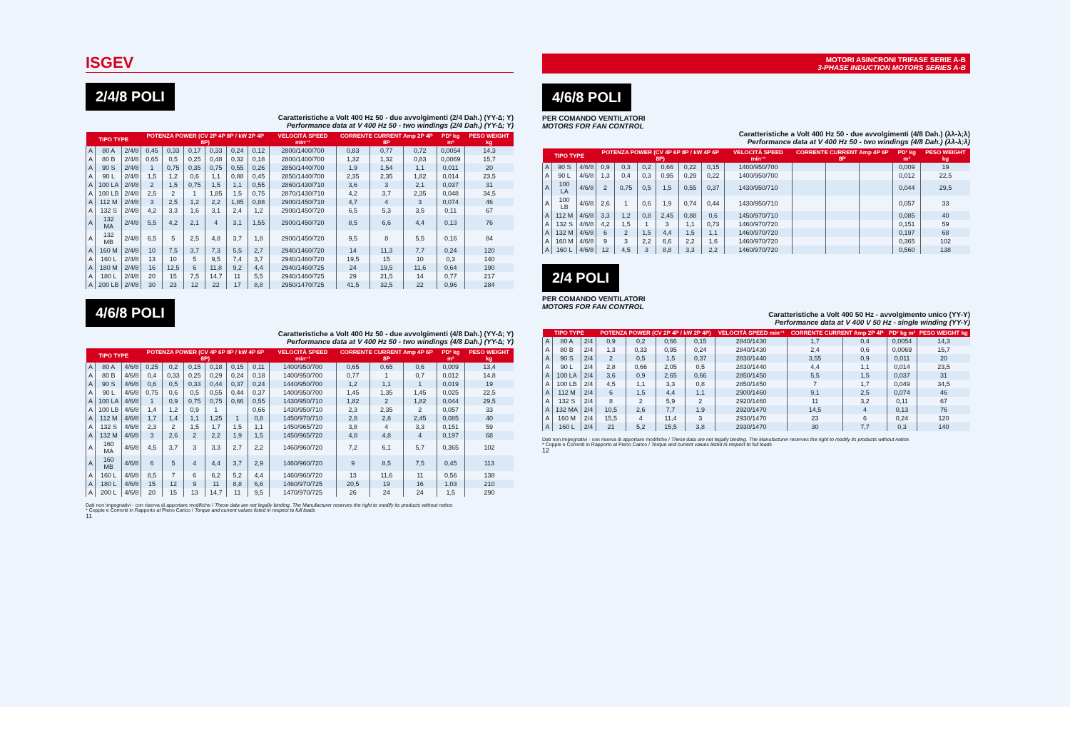ISGEV
2/4/8 POLI
Caratteristiche a Volt 400 Hz 50 - due avvolgimenti (2/4 Dah.) (YY-∆; Y)
Performance data at V 400 Hz 50 - two windings (2/4 Dah.) (YY-∆; Y)
| TIPO TYPE | | | POTENZA POWER (CV 2P 4P 8P / kW 2P 4P 8P) | | | | | | VELOCITÀ SPEED min⁻¹ | CORRENTE CURRENT Amp 2P 4P 8P | | | PD² kg m² | PESO WEIGHT kg |
| --- | --- | --- | --- | --- | --- | --- | --- | --- | --- | --- | --- | --- | --- | --- |
| A | 80 A | 2/4/8 | 0,45 | 0,33 | 0,17 | 0,33 | 0,24 | 0,12 | 2800/1400/700 | 0,83 | 0,77 | 0,72 | 0,0054 | 14,3 |
| A | 80 B | 2/4/8 | 0,65 | 0,5 | 0,25 | 0,48 | 0,32 | 0,18 | 2800/1400/700 | 1,32 | 1,32 | 0,83 | 0,0069 | 15,7 |
| A | 90 S | 2/4/8 | 1 | 0,75 | 0,35 | 0,75 | 0,55 | 0,26 | 2850/1440/700 | 1,9 | 1,54 | 1,1 | 0,011 | 20 |
| A | 90 L | 2/4/8 | 1,5 | 1,2 | 0,6 | 1,1 | 0,88 | 0,45 | 2850/1440/700 | 2,35 | 2,35 | 1,82 | 0,014 | 23,5 |
| A | 100 LA | 2/4/8 | 2 | 1,5 | 0,75 | 1,5 | 1,1 | 0,55 | 2860/1430/710 | 3,6 | 3 | 2,1 | 0,037 | 31 |
| A | 100 LB | 2/4/8 | 2,5 | 2 | 1 | 1,85 | 1,5 | 0,75 | 2870/1430/710 | 4,2 | 3,7 | 2,35 | 0,048 | 34,5 |
| A | 112 M | 2/4/8 | 3 | 2,5 | 1,2 | 2,2 | 1,85 | 0,88 | 2900/1450/710 | 4,7 | 4 | 3 | 0,074 | 46 |
| A | 132 S | 2/4/8 | 4,2 | 3,3 | 1,6 | 3,1 | 2,4 | 1,2 | 2900/1450/720 | 6,5 | 5,3 | 3,5 | 0,11 | 67 |
| A | 132 MA | 2/4/8 | 5,5 | 4,2 | 2,1 | 4 | 3,1 | 1,55 | 2900/1450/720 | 8,5 | 6,6 | 4,4 | 0,13 | 76 |
| A | 132 MB | 2/4/8 | 6,5 | 5 | 2,5 | 4,8 | 3,7 | 1,8 | 2900/1450/720 | 9,5 | 8 | 5,5 | 0,16 | 84 |
| A | 160 M | 2/4/8 | 10 | 7,5 | 3,7 | 7,3 | 5,5 | 2,7 | 2940/1460/720 | 14 | 11,3 | 7,7 | 0,24 | 120 |
| A | 160 L | 2/4/8 | 13 | 10 | 5 | 9,5 | 7,4 | 3,7 | 2940/1460/720 | 19,5 | 15 | 10 | 0,3 | 140 |
| A | 180 M | 2/4/8 | 16 | 12,5 | 6 | 11,8 | 9,2 | 4,4 | 2940/1460/725 | 24 | 19,5 | 11,6 | 0,64 | 190 |
| A | 180 L | 2/4/8 | 20 | 15 | 7,5 | 14,7 | 11 | 5,5 | 2940/1460/725 | 29 | 21,5 | 14 | 0,77 | 217 |
| A | 200 LB | 2/4/8 | 30 | 23 | 12 | 22 | 17 | 8,8 | 2950/1470/725 | 41,5 | 32,5 | 22 | 0,96 | 284 |
4/6/8 POLI
Caratteristiche a Volt 400 Hz 50 - due avvolgimenti (4/8 Dah.) (YY-∆; Y)
Performance data at V 400 Hz 50 - two windings (4/8 Dah.) (YY-∆; Y)
| TIPO TYPE | | | POTENZA POWER (CV 4P 6P 8P / kW 4P 6P 8P) | | | | | | VELOCITÀ SPEED min⁻¹ | CORRENTE CURRENT Amp 4P 6P 8P | | | PD² kg m² | PESO WEIGHT kg |
| --- | --- | --- | --- | --- | --- | --- | --- | --- | --- | --- | --- | --- | --- | --- |
| A | 80 A | 4/6/8 | 0,25 | 0,2 | 0,15 | 0,18 | 0,15 | 0,11 | 1400/950/700 | 0,65 | 0,65 | 0,6 | 0,009 | 13,4 |
| A | 80 B | 4/6/8 | 0,4 | 0,33 | 0,25 | 0,29 | 0,24 | 0,18 | 1400/950/700 | 0,77 | 1 | 0,7 | 0,012 | 14,8 |
| A | 90 S | 4/6/8 | 0,6 | 0,5 | 0,33 | 0,44 | 0,37 | 0,24 | 1440/950/700 | 1,2 | 1,1 | 1 | 0,019 | 19 |
| A | 90 L | 4/6/8 | 0,75 | 0,6 | 0,5 | 0,55 | 0,44 | 0,37 | 1400/950/700 | 1,45 | 1,35 | 1,45 | 0,025 | 22,5 |
| A | 100 LA | 4/6/8 | 1 | 0,9 | 0,75 | 0,75 | 0,66 | 0,55 | 1430/950/710 | 1,82 | 2 | 1,82 | 0,044 | 29,5 |
| A | 100 LB | 4/6/8 | 1,4 | 1,2 | 0,9 | 1 | | 0,66 | 1430/950/710 | 2,3 | 2,35 | 2 | 0,057 | 33 |
| A | 112 M | 4/6/8 | 1,7 | 1,4 | 1,1 | 1,25 | 1 | 0,8 | 1450/970/710 | 2,8 | 2,8 | 2,45 | 0,085 | 40 |
| A | 132 S | 4/6/8 | 2,3 | 2 | 1,5 | 1,7 | 1,5 | 1,1 | 1450/965/720 | 3,8 | 4 | 3,3 | 0,151 | 59 |
| A | 132 M | 4/6/8 | 3 | 2,6 | 2 | 2,2 | 1,9 | 1,5 | 1450/965/720 | 4,8 | 4,8 | 4 | 0,197 | 68 |
| A | 160 MA | 4/6/8 | 4,5 | 3,7 | 3 | 3,3 | 2,7 | 2,2 | 1460/960/720 | 7,2 | 6,1 | 5,7 | 0,365 | 102 |
| A | 160 MB | 4/6/8 | 6 | 5 | 4 | 4,4 | 3,7 | 2,9 | 1460/960/720 | 9 | 8,5 | 7,5 | 0,45 | 113 |
| A | 160 L | 4/6/8 | 8,5 | 7 | 6 | 6,2 | 5,2 | 4,4 | 1460/960/720 | 13 | 11,6 | 11 | 0,56 | 138 |
| A | 180 L | 4/6/8 | 15 | 12 | 9 | 11 | 8,8 | 6,6 | 1460/970/725 | 20,5 | 19 | 16 | 1,03 | 210 |
| A | 200 L | 4/6/8 | 20 | 15 | 13 | 14,7 | 11 | 9,5 | 1470/970/725 | 26 | 24 | 24 | 1,5 | 290 |
Dati non impegnativi - con riserva di apportare modifiche / These data are not legally binding. The Manufacturer reserves the right to modify its products without notice.
* Coppie e Correnti in Rapporto al Pieno Carico / Torque and current values listed in respect to full loads
11
MOTORI ASINCRONI TRIFASE SERIE A-B
3-PHASE INDUCTION MOTORS SERIES A-B
4/6/8 POLI
PER COMANDO VENTILATORI
MOTORS FOR FAN CONTROL
Caratteristiche a Volt 400 Hz 50 - due avvolgimenti (4/8 Dah.) (λλ-λ;λ)
Performance data at V 400 Hz 50 - two windings (4/8 Dah.) (λλ-λ;λ)
| TIPO TYPE | | | POTENZA POWER (CV 4P 6P 8P / kW 4P 6P 8P) | | | | | | VELOCITÀ SPEED min⁻¹ | CORRENTE CURRENT Amp 4P 6P 8P | | | PD² kg m² | PESO WEIGHT kg |
| --- | --- | --- | --- | --- | --- | --- | --- | --- | --- | --- | --- | --- | --- | --- |
| A | 90 S | 4/6/8 | 0,9 | 0,3 | 0,2 | 0,66 | 0,22 | 0,15 | 1400/950/700 | | | | 0,009 | 19 |
| A | 90 L | 4/6/8 | 1,3 | 0,4 | 0,3 | 0,95 | 0,29 | 0,22 | 1400/950/700 | | | | 0,012 | 22,5 |
| A | 100 LA | 4/6/8 | 2 | 0,75 | 0,5 | 1,5 | 0,55 | 0,37 | 1430/950/710 | | | | 0,044 | 29,5 |
| A | 100 LB | 4/6/8 | 2,6 | 1 | 0,6 | 1,9 | 0,74 | 0,44 | 1430/950/710 | | | | 0,057 | 33 |
| A | 112 M | 4/6/8 | 3,3 | 1,2 | 0,8 | 2,45 | 0,88 | 0,6 | 1450/970/710 | | | | 0,085 | 40 |
| A | 132 S | 4/6/8 | 4,2 | 1,5 | 1 | 3 | 1,1 | 0,73 | 1460/970/720 | | | | 0,151 | 59 |
| A | 132 M | 4/6/8 | 6 | 2 | 1,5 | 4,4 | 1,5 | 1,1 | 1460/970/720 | | | | 0,197 | 68 |
| A | 160 M | 4/6/8 | 9 | 3 | 2,2 | 6,6 | 2,2 | 1,6 | 1460/970/720 | | | | 0,365 | 102 |
| A | 160 L | 4/6/8 | 12 | 4,5 | 3 | 8,8 | 3,3 | 2,2 | 1460/970/720 | | | | 0,560 | 138 |
2/4 POLI
PER COMANDO VENTILATORI
MOTORS FOR FAN CONTROL
Caratteristiche a Volt 400 50 Hz - avvolgimento unico (YY-Y)
Performance data at V 400 V 50 Hz - single winding (YY-Y)
| TIPO TYPE | | | POTENZA POWER (CV 2P 4P / kW 2P 4P) | | | | VELOCITÀ SPEED min⁻¹ | CORRENTE CURRENT Amp 2P 4P | | PD² kg m² | PESO WEIGHT kg |
| --- | --- | --- | --- | --- | --- | --- | --- | --- | --- | --- | --- |
| A | 80 A | 2/4 | 0,9 | 0,2 | 0,66 | 0,15 | 2840/1430 | 1,7 | 0,4 | 0,0054 | 14,3 |
| A | 80 B | 2/4 | 1,3 | 0,33 | 0,95 | 0,24 | 2840/1430 | 2,4 | 0,6 | 0,0069 | 15,7 |
| A | 90 S | 2/4 | 2 | 0,5 | 1,5 | 0,37 | 2830/1440 | 3,55 | 0,9 | 0,011 | 20 |
| A | 90 L | 2/4 | 2,8 | 0,66 | 2,05 | 0,5 | 2830/1440 | 4,4 | 1,1 | 0,014 | 23,5 |
| A | 100 LA | 2/4 | 3,6 | 0,9 | 2,65 | 0,66 | 2850/1450 | 5,5 | 1,5 | 0,037 | 31 |
| A | 100 LB | 2/4 | 4,5 | 1,1 | 3,3 | 0,8 | 2850/1450 | 7 | 1,7 | 0,049 | 34,5 |
| A | 112 M | 2/4 | 6 | 1,5 | 4,4 | 1,1 | 2900/1460 | 9,1 | 2,5 | 0,074 | 46 |
| A | 132 S | 2/4 | 8 | 2 | 5,9 | 2 | 2920/1460 | 11 | 3,2 | 0,11 | 67 |
| A | 132 MA | 2/4 | 10,5 | 2,6 | 7,7 | 1,9 | 2920/1470 | 14,5 | 4 | 0,13 | 76 |
| A | 160 M | 2/4 | 15,5 | 4 | 11,4 | 3 | 2930/1470 | 23 | 6 | 0,24 | 120 |
| A | 160 L | 2/4 | 21 | 5,2 | 15,5 | 3,8 | 2930/1470 | 30 | 7,7 | 0,3 | 140 |
Dati non impegnativi - con riserva di apportare modifiche / These data are not legally binding. The Manufacturer reserves the right to modify its products without notice.
* Coppie e Correnti in Rapporto al Pieno Carico / Torque and current values listed in respect to full loads
12